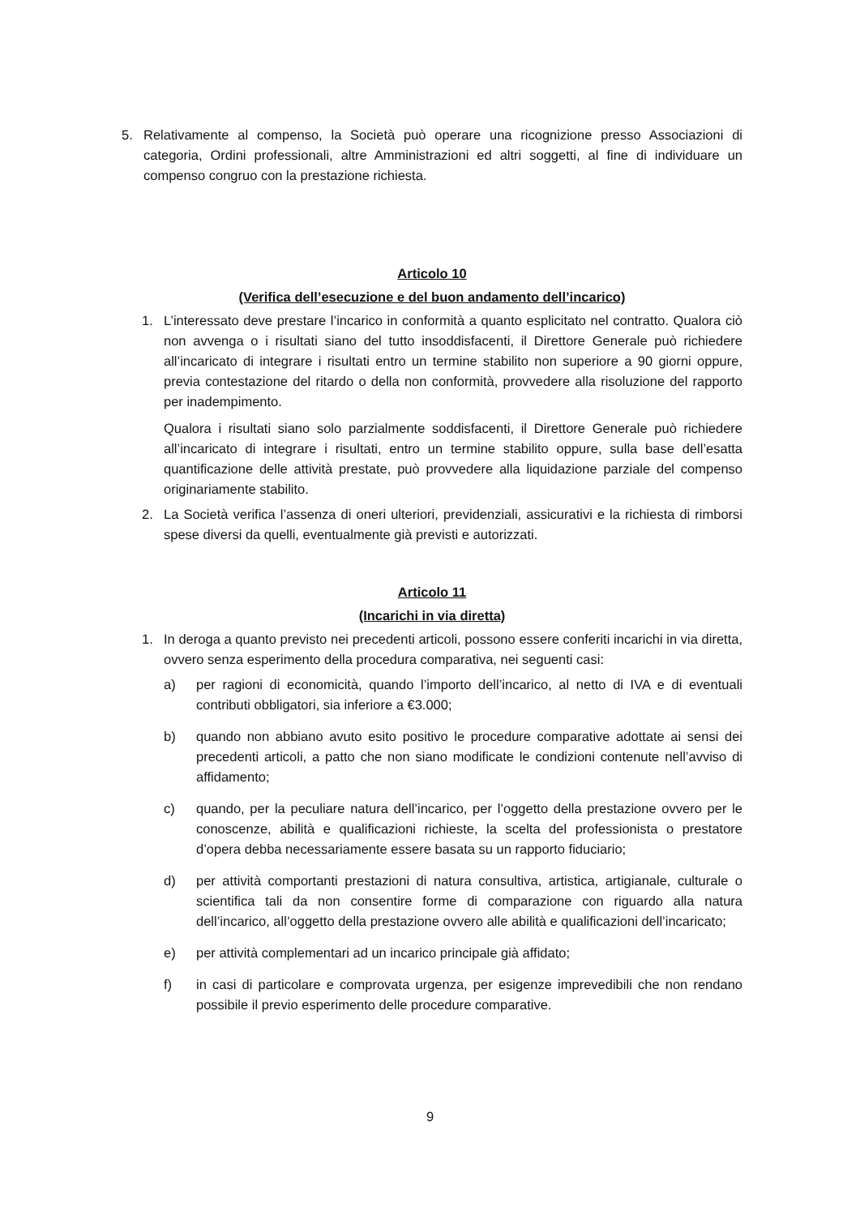5. Relativamente al compenso, la Società può operare una ricognizione presso Associazioni di categoria, Ordini professionali, altre Amministrazioni ed altri soggetti, al fine di individuare un compenso congruo con la prestazione richiesta.
Articolo 10
(Verifica dell’esecuzione e del buon andamento dell’incarico)
1. L’interessato deve prestare l’incarico in conformità a quanto esplicitato nel contratto. Qualora ciò non avvenga o i risultati siano del tutto insoddisfacenti, il Direttore Generale può richiedere all’incaricato di integrare i risultati entro un termine stabilito non superiore a 90 giorni oppure, previa contestazione del ritardo o della non conformità, provvedere alla risoluzione del rapporto per inadempimento.
Qualora i risultati siano solo parzialmente soddisfacenti, il Direttore Generale può richiedere all’incaricato di integrare i risultati, entro un termine stabilito oppure, sulla base dell’esatta quantificazione delle attività prestate, può provvedere alla liquidazione parziale del compenso originariamente stabilito.
2. La Società verifica l’assenza di oneri ulteriori, previdenziali, assicurativi e la richiesta di rimborsi spese diversi da quelli, eventualmente già previsti e autorizzati.
Articolo 11
(Incarichi in via diretta)
1. In deroga a quanto previsto nei precedenti articoli, possono essere conferiti incarichi in via diretta, ovvero senza esperimento della procedura comparativa, nei seguenti casi:
a) per ragioni di economicità, quando l’importo dell’incarico, al netto di IVA e di eventuali contributi obbligatori, sia inferiore a €3.000;
b) quando non abbiano avuto esito positivo le procedure comparative adottate ai sensi dei precedenti articoli, a patto che non siano modificate le condizioni contenute nell’avviso di affidamento;
c) quando, per la peculiare natura dell’incarico, per l’oggetto della prestazione ovvero per le conoscenze, abilità e qualificazioni richieste, la scelta del professionista o prestatore d’opera debba necessariamente essere basata su un rapporto fiduciario;
d) per attività comportanti prestazioni di natura consultiva, artistica, artigianale, culturale o scientifica tali da non consentire forme di comparazione con riguardo alla natura dell’incarico, all’oggetto della prestazione ovvero alle abilità e qualificazioni dell’incaricato;
e) per attività complementari ad un incarico principale già affidato;
f) in casi di particolare e comprovata urgenza, per esigenze imprevedibili che non rendano possibile il previo esperimento delle procedure comparative.
9